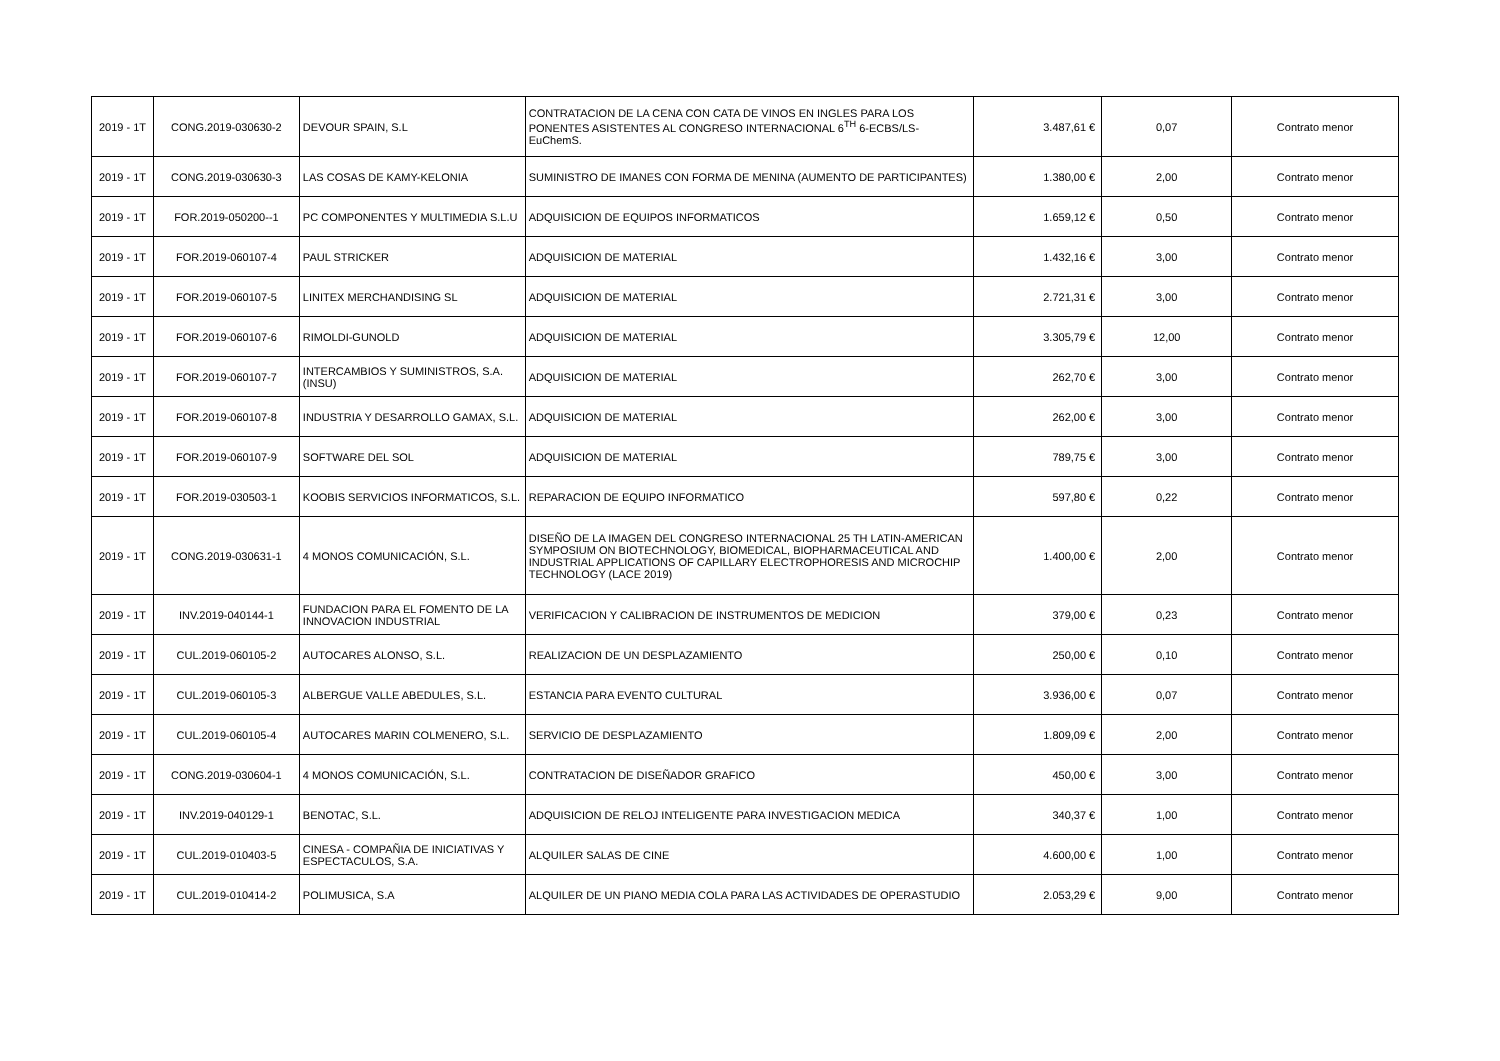| 2019 - 1T | CONG.2019-030630-2 | DEVOUR SPAIN, S.L | CONTRATACION DE LA CENA CON CATA DE VINOS EN INGLES PARA LOS PONENTES ASISTENTES AL CONGRESO INTERNACIONAL 6<sup>TH</sup> 6-ECBS/LS-EuChemS. | 3.487,61 € | 0,07 | Contrato menor |
| 2019 - 1T | CONG.2019-030630-3 | LAS COSAS DE KAMY-KELONIA | SUMINISTRO DE IMANES CON FORMA DE MENINA (AUMENTO DE PARTICIPANTES) | 1.380,00 € | 2,00 | Contrato menor |
| 2019 - 1T | FOR.2019-050200--1 | PC COMPONENTES Y MULTIMEDIA S.L.U | ADQUISICION DE EQUIPOS INFORMATICOS | 1.659,12 € | 0,50 | Contrato menor |
| 2019 - 1T | FOR.2019-060107-4 | PAUL STRICKER | ADQUISICION DE MATERIAL | 1.432,16 € | 3,00 | Contrato menor |
| 2019 - 1T | FOR.2019-060107-5 | LINITEX MERCHANDISING SL | ADQUISICION DE MATERIAL | 2.721,31 € | 3,00 | Contrato menor |
| 2019 - 1T | FOR.2019-060107-6 | RIMOLDI-GUNOLD | ADQUISICION DE MATERIAL | 3.305,79 € | 12,00 | Contrato menor |
| 2019 - 1T | FOR.2019-060107-7 | INTERCAMBIOS Y SUMINISTROS, S.A. (INSU) | ADQUISICION DE MATERIAL | 262,70 € | 3,00 | Contrato menor |
| 2019 - 1T | FOR.2019-060107-8 | INDUSTRIA Y DESARROLLO GAMAX, S.L. | ADQUISICION DE MATERIAL | 262,00 € | 3,00 | Contrato menor |
| 2019 - 1T | FOR.2019-060107-9 | SOFTWARE DEL SOL | ADQUISICION DE MATERIAL | 789,75 € | 3,00 | Contrato menor |
| 2019 - 1T | FOR.2019-030503-1 | KOOBIS SERVICIOS INFORMATICOS, S.L. | REPARACION DE EQUIPO INFORMATICO | 597,80 € | 0,22 | Contrato menor |
| 2019 - 1T | CONG.2019-030631-1 | 4 MONOS COMUNICACIÓN, S.L. | DISEÑO DE LA IMAGEN DEL CONGRESO INTERNACIONAL 25 TH LATIN-AMERICAN SYMPOSIUM ON BIOTECHNOLOGY, BIOMEDICAL, BIOPHARMACEUTICAL AND INDUSTRIAL APPLICATIONS OF CAPILLARY ELECTROPHORESIS AND MICROCHIP TECHNOLOGY (LACE 2019) | 1.400,00 € | 2,00 | Contrato menor |
| 2019 - 1T | INV.2019-040144-1 | FUNDACION PARA EL FOMENTO DE LA INNOVACION INDUSTRIAL | VERIFICACION Y CALIBRACION DE INSTRUMENTOS DE MEDICION | 379,00 € | 0,23 | Contrato menor |
| 2019 - 1T | CUL.2019-060105-2 | AUTOCARES ALONSO, S.L. | REALIZACION DE UN DESPLAZAMIENTO | 250,00 € | 0,10 | Contrato menor |
| 2019 - 1T | CUL.2019-060105-3 | ALBERGUE VALLE ABEDULES, S.L. | ESTANCIA PARA EVENTO CULTURAL | 3.936,00 € | 0,07 | Contrato menor |
| 2019 - 1T | CUL.2019-060105-4 | AUTOCARES MARIN COLMENERO, S.L. | SERVICIO DE DESPLAZAMIENTO | 1.809,09 € | 2,00 | Contrato menor |
| 2019 - 1T | CONG.2019-030604-1 | 4 MONOS COMUNICACIÓN, S.L. | CONTRATACION DE DISEÑADOR GRAFICO | 450,00 € | 3,00 | Contrato menor |
| 2019 - 1T | INV.2019-040129-1 | BENOTAC, S.L. | ADQUISICION DE RELOJ INTELIGENTE PARA INVESTIGACION MEDICA | 340,37 € | 1,00 | Contrato menor |
| 2019 - 1T | CUL.2019-010403-5 | CINESA - COMPAÑIA DE INICIATIVAS Y ESPECTACULOS, S.A. | ALQUILER SALAS DE CINE | 4.600,00 € | 1,00 | Contrato menor |
| 2019 - 1T | CUL.2019-010414-2 | POLIMUSICA, S.A | ALQUILER DE UN PIANO MEDIA COLA PARA LAS ACTIVIDADES DE OPERASTUDIO | 2.053,29 € | 9,00 | Contrato menor |